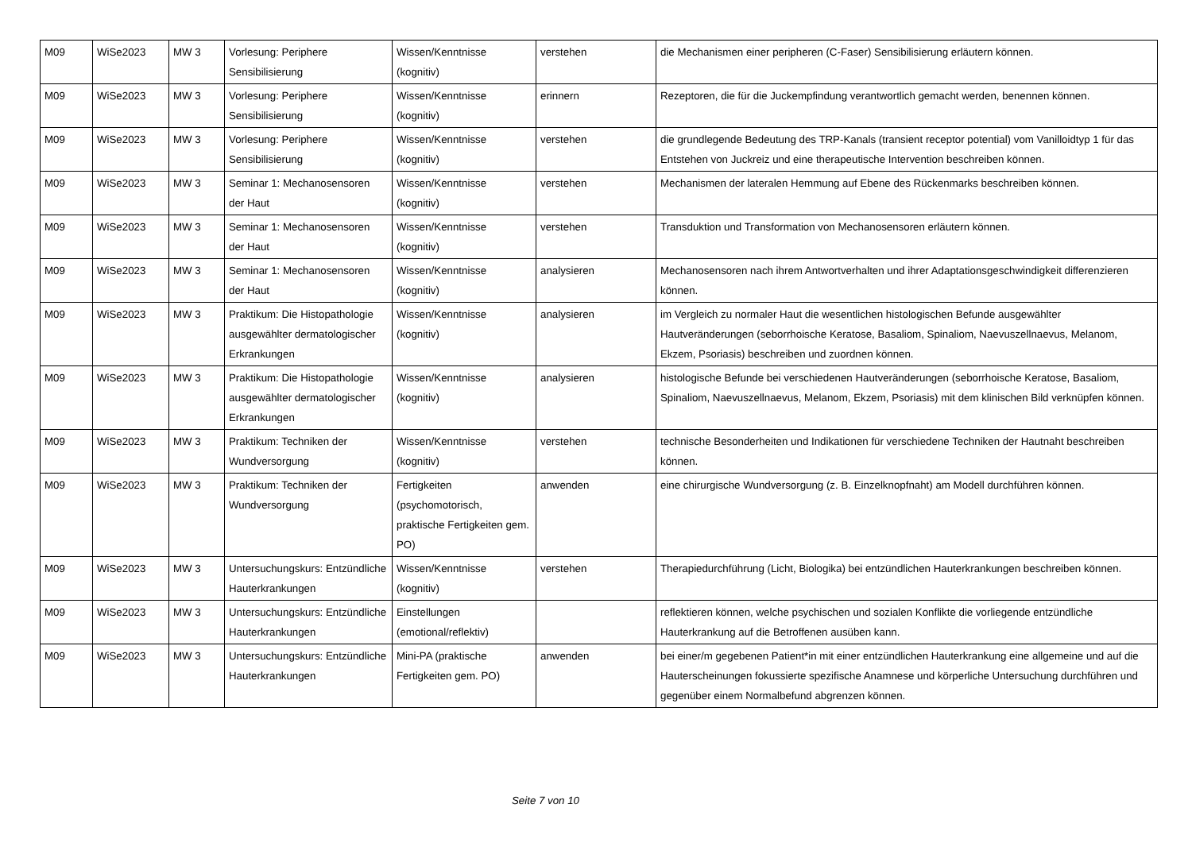| M09 | WiSe2023 | MW 3 | Vorlesung: Periphere Sensibilisierung | Wissen/Kenntnisse (kognitiv) | verstehen | die Mechanismen einer peripheren (C-Faser) Sensibilisierung erläutern können. |
| M09 | WiSe2023 | MW 3 | Vorlesung: Periphere Sensibilisierung | Wissen/Kenntnisse (kognitiv) | erinnern | Rezeptoren, die für die Juckempfindung verantwortlich gemacht werden, benennen können. |
| M09 | WiSe2023 | MW 3 | Vorlesung: Periphere Sensibilisierung | Wissen/Kenntnisse (kognitiv) | verstehen | die grundlegende Bedeutung des TRP-Kanals (transient receptor potential) vom Vanilloidtyp 1 für das Entstehen von Juckreiz und eine therapeutische Intervention beschreiben können. |
| M09 | WiSe2023 | MW 3 | Seminar 1: Mechanosensoren der Haut | Wissen/Kenntnisse (kognitiv) | verstehen | Mechanismen der lateralen Hemmung auf Ebene des Rückenmarks beschreiben können. |
| M09 | WiSe2023 | MW 3 | Seminar 1: Mechanosensoren der Haut | Wissen/Kenntnisse (kognitiv) | verstehen | Transduktion und Transformation von Mechanosensoren erläutern können. |
| M09 | WiSe2023 | MW 3 | Seminar 1: Mechanosensoren der Haut | Wissen/Kenntnisse (kognitiv) | analysieren | Mechanosensoren nach ihrem Antwortverhalten und ihrer Adaptationsgeschwindigkeit differenzieren können. |
| M09 | WiSe2023 | MW 3 | Praktikum: Die Histopathologie ausgewählter dermatologischer Erkrankungen | Wissen/Kenntnisse (kognitiv) | analysieren | im Vergleich zu normaler Haut die wesentlichen histologischen Befunde ausgewählter Hautveränderungen (seborrhoische Keratose, Basaliom, Spinaliom, Naevuszellnaevus, Melanom, Ekzem, Psoriasis) beschreiben und zuordnen können. |
| M09 | WiSe2023 | MW 3 | Praktikum: Die Histopathologie ausgewählter dermatologischer Erkrankungen | Wissen/Kenntnisse (kognitiv) | analysieren | histologische Befunde bei verschiedenen Hautveränderungen (seborrhoische Keratose, Basaliom, Spinaliom, Naevuszellnaevus, Melanom, Ekzem, Psoriasis) mit dem klinischen Bild verknüpfen können. |
| M09 | WiSe2023 | MW 3 | Praktikum: Techniken der Wundversorgung | Wissen/Kenntnisse (kognitiv) | verstehen | technische Besonderheiten und Indikationen für verschiedene Techniken der Hautnaht beschreiben können. |
| M09 | WiSe2023 | MW 3 | Praktikum: Techniken der Wundversorgung | Fertigkeiten (psychomotorisch, praktische Fertigkeiten gem. PO) | anwenden | eine chirurgische Wundversorgung (z. B. Einzelknopfnaht) am Modell durchführen können. |
| M09 | WiSe2023 | MW 3 | Untersuchungskurs: Entzündliche Hauterkrankungen | Wissen/Kenntnisse (kognitiv) | verstehen | Therapiedurchführung (Licht, Biologika) bei entzündlichen Hauterkrankungen beschreiben können. |
| M09 | WiSe2023 | MW 3 | Untersuchungskurs: Entzündliche Hauterkrankungen | Einstellungen (emotional/reflektiv) | | reflektieren können, welche psychischen und sozialen Konflikte die vorliegende entzündliche Hauterkrankung auf die Betroffenen ausüben kann. |
| M09 | WiSe2023 | MW 3 | Untersuchungskurs: Entzündliche Hauterkrankungen | Mini-PA (praktische Fertigkeiten gem. PO) | anwenden | bei einer/m gegebenen Patient*in mit einer entzündlichen Hauterkrankung eine allgemeine und auf die Hauterscheinungen fokussierte spezifische Anamnese und körperliche Untersuchung durchführen und gegenüber einem Normalbefund abgrenzen können. |
Seite 7 von 10